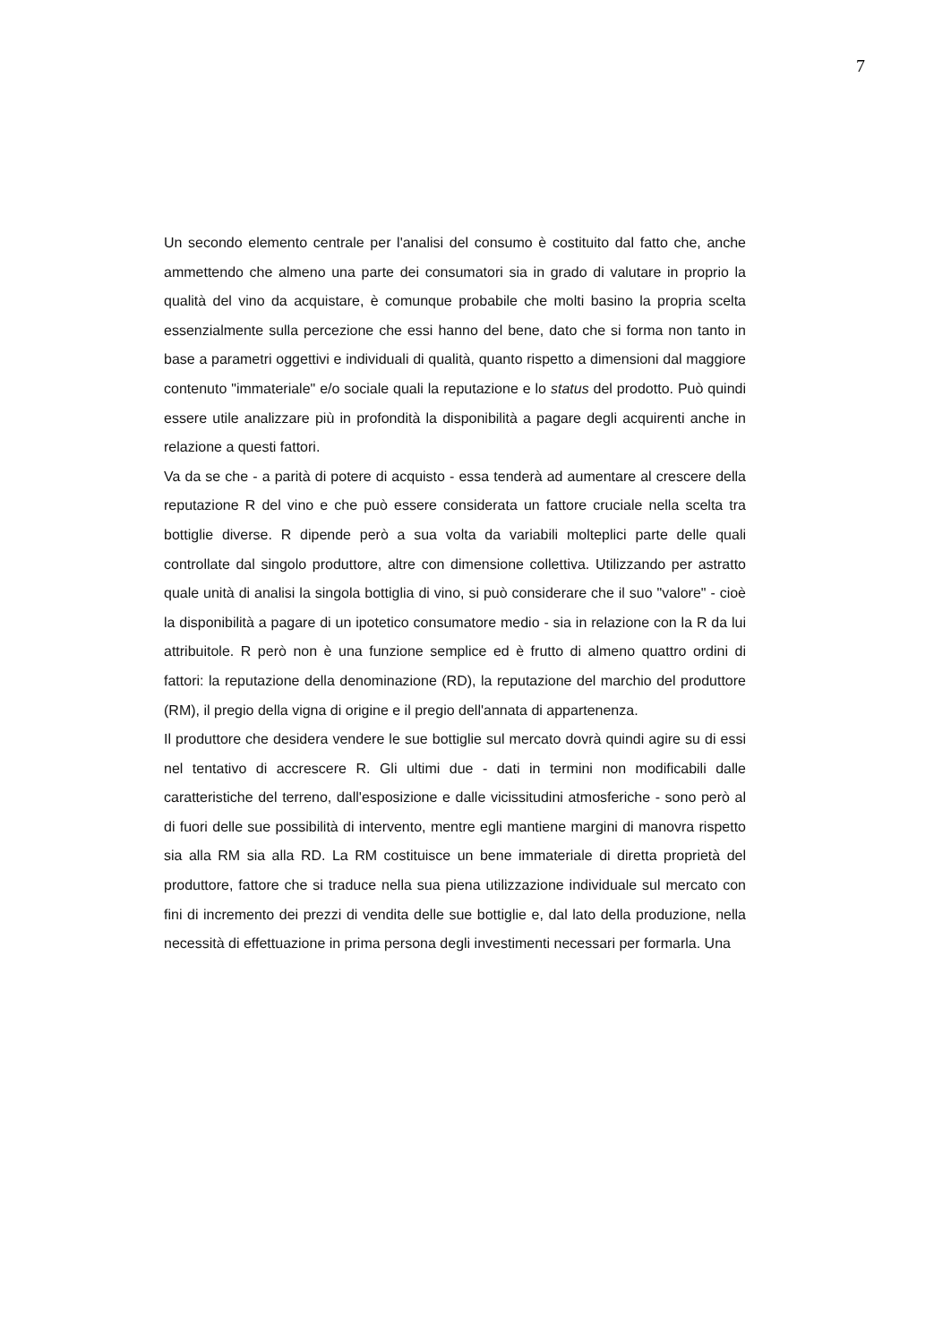7
Un secondo elemento centrale per l'analisi del consumo è costituito dal fatto che, anche ammettendo che almeno una parte dei consumatori sia in grado di valutare in proprio la qualità del vino da acquistare, è comunque probabile che molti basino la propria scelta essenzialmente sulla percezione che essi hanno del bene, dato che si forma non tanto in base a parametri oggettivi e individuali di qualità, quanto rispetto a dimensioni dal maggiore contenuto "immateriale" e/o sociale quali la reputazione e lo status del prodotto. Può quindi essere utile analizzare più in profondità la disponibilità a pagare degli acquirenti anche in relazione a questi fattori.
Va da se che - a parità di potere di acquisto - essa tenderà ad aumentare al crescere della reputazione R del vino e che può essere considerata un fattore cruciale nella scelta tra bottiglie diverse. R dipende però a sua volta da variabili molteplici parte delle quali controllate dal singolo produttore, altre con dimensione collettiva. Utilizzando per astratto quale unità di analisi la singola bottiglia di vino, si può considerare che il suo "valore" - cioè la disponibilità a pagare di un ipotetico consumatore medio - sia in relazione con la R da lui attribuitole. R però non è una funzione semplice ed è frutto di almeno quattro ordini di fattori: la reputazione della denominazione (RD), la reputazione del marchio del produttore (RM), il pregio della vigna di origine e il pregio dell'annata di appartenenza.
Il produttore che desidera vendere le sue bottiglie sul mercato dovrà quindi agire su di essi nel tentativo di accrescere R. Gli ultimi due - dati in termini non modificabili dalle caratteristiche del terreno, dall'esposizione e dalle vicissitudini atmosferiche - sono però al di fuori delle sue possibilità di intervento, mentre egli mantiene margini di manovra rispetto sia alla RM sia alla RD. La RM costituisce un bene immateriale di diretta proprietà del produttore, fattore che si traduce nella sua piena utilizzazione individuale sul mercato con fini di incremento dei prezzi di vendita delle sue bottiglie e, dal lato della produzione, nella necessità di effettuazione in prima persona degli investimenti necessari per formarla. Una